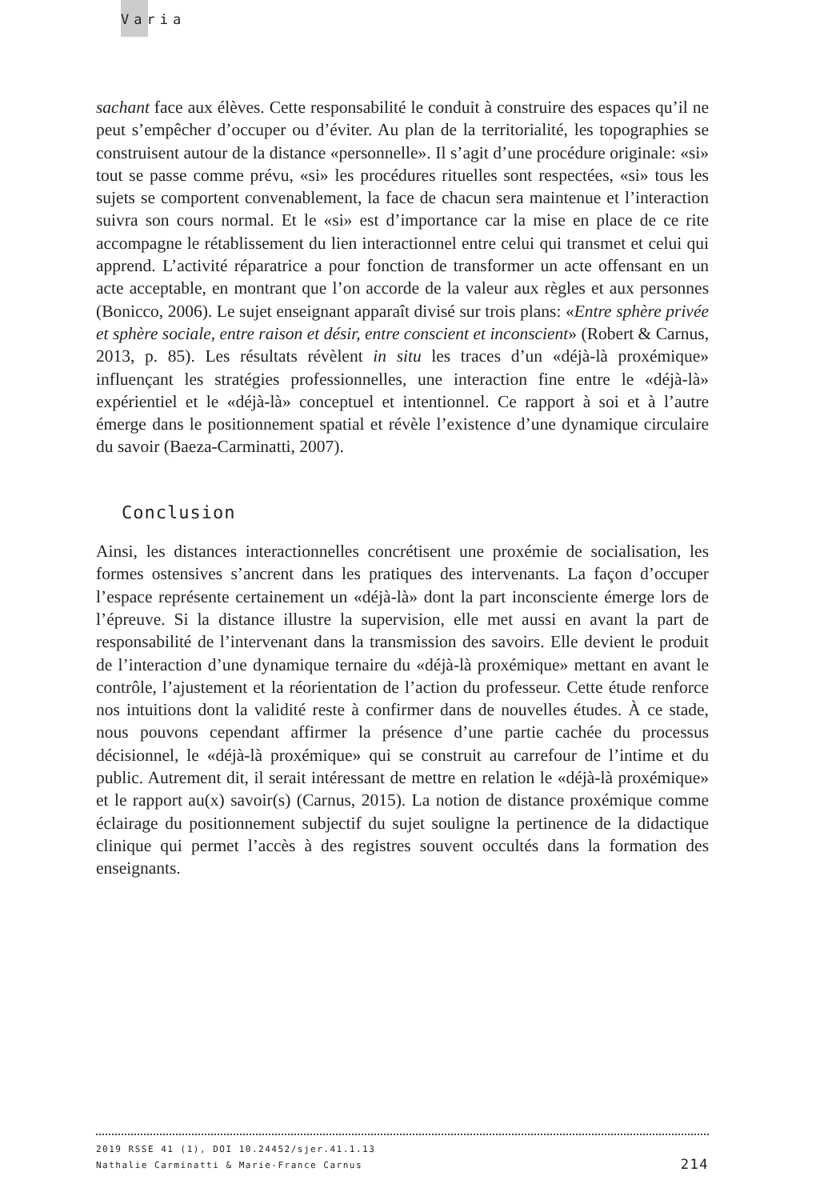Varia
sachant face aux élèves. Cette responsabilité le conduit à construire des espaces qu’il ne peut s’empêcher d’occuper ou d’éviter. Au plan de la territorialité, les topographies se construisent autour de la distance «personnelle». Il s’agit d’une procédure originale: «si» tout se passe comme prévu, «si» les procédures rituelles sont respectées, «si» tous les sujets se comportent convenablement, la face de chacun sera maintenue et l’interaction suivra son cours normal. Et le «si» est d’importance car la mise en place de ce rite accompagne le rétablissement du lien interactionnel entre celui qui transmet et celui qui apprend. L’activité réparatrice a pour fonction de transformer un acte offensant en un acte acceptable, en montrant que l’on accorde de la valeur aux règles et aux personnes (Bonicco, 2006). Le sujet enseignant apparaît divisé sur trois plans: «Entre sphère privée et sphère sociale, entre raison et désir, entre conscient et inconscient» (Robert & Carnus, 2013, p. 85). Les résultats révèlent in situ les traces d’un «déjà-là proxémique» influençant les stratégies professionnelles, une interaction fine entre le «déjà-là» expérientiel et le «déjà-là» conceptuel et intentionnel. Ce rapport à soi et à l’autre émerge dans le positionnement spatial et révèle l’existence d’une dynamique circulaire du savoir (Baeza-Carminatti, 2007).
Conclusion
Ainsi, les distances interactionnelles concrétisent une proxémie de socialisation, les formes ostensives s’ancrent dans les pratiques des intervenants. La façon d’occuper l’espace représente certainement un «déjà-là» dont la part inconsciente émerge lors de l’épreuve. Si la distance illustre la supervision, elle met aussi en avant la part de responsabilité de l’intervenant dans la transmission des savoirs. Elle devient le produit de l’interaction d’une dynamique ternaire du «déjà-là proxémique» mettant en avant le contrôle, l’ajustement et la réorientation de l’action du professeur. Cette étude renforce nos intuitions dont la validité reste à confirmer dans de nouvelles études. À ce stade, nous pouvons cependant affirmer la présence d’une partie cachée du processus décisionnel, le «déjà-là proxémique» qui se construit au carrefour de l’intime et du public. Autrement dit, il serait intéressant de mettre en relation le «déjà-là proxémique» et le rapport au(x) savoir(s) (Carnus, 2015). La notion de distance proxémique comme éclairage du positionnement subjectif du sujet souligne la pertinence de la didactique clinique qui permet l’accès à des registres souvent occultés dans la formation des enseignants.
2019 RSSE 41 (1), DOI 10.24452/sjer.41.1.13
214 Nathalie Carminatti & Marie-France Carnus